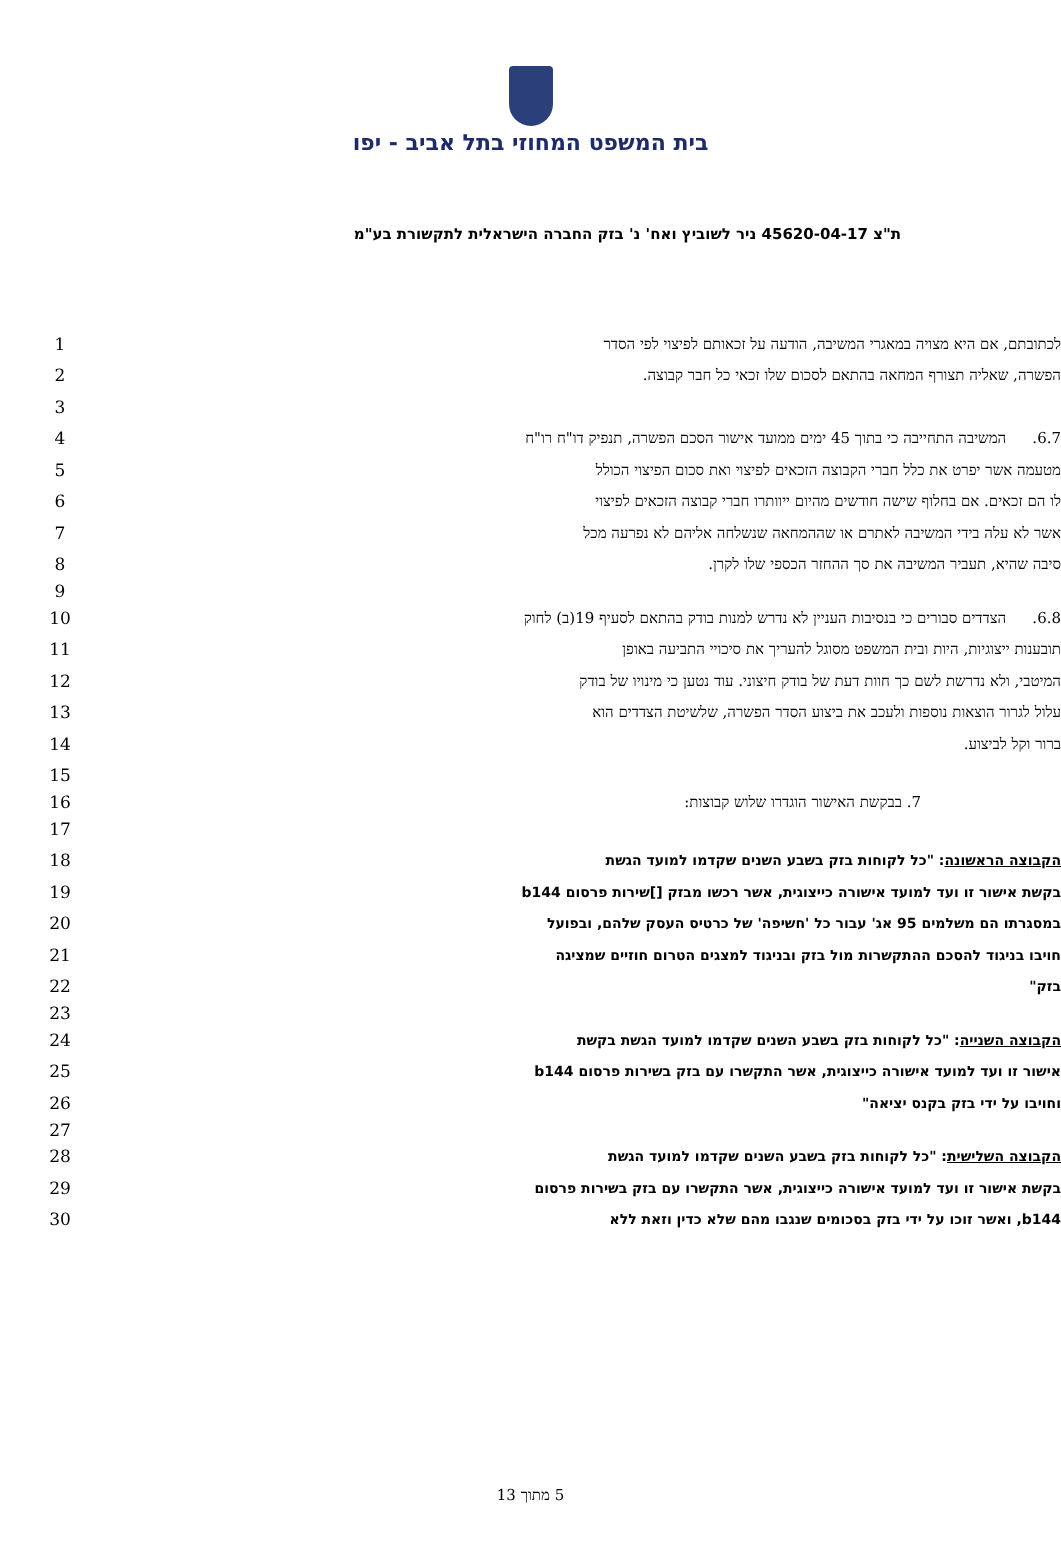בית המשפט המחוזי בתל אביב - יפו
ת"צ 45620-04-17 ניר לשוביץ ואח' נ' בזק החברה הישראלית לתקשורת בע"מ
1 לכתובתם, אם היא מצויה במאגרי המשיבה, הודעה על זכאותם לפיצוי לפי הסדר
2 הפשרה, שאליה תצורף המחאה בהתאם לסכום שלו זכאי כל חבר קבוצה.
3
4
6.7. המשיבה התחייבה כי בתוך 45 ימים ממועד אישור הסכם הפשרה, תנפיק דו"ח רו"ח
5 מטעמה אשר יפרט את כלל חברי הקבוצה הזכאים לפיצוי ואת סכום הפיצוי הכולל
6
לו הם זכאים. אם בחלוף שישה חודשים מהיום ייוותרו חברי קבוצה הזכאים לפיצוי
7 אשר לא עלה בידי המשיבה לאתרם או שההמחאה שנשלחה אליהם לא נפרעה מכל
8 סיבה שהיא, תעביר המשיבה את סך ההחזר הכספי שלו לקרן.
9
10
6.8. הצדדים סבורים כי בנסיבות העניין לא נדרש למנות בודק בהתאם לסעיף 19(ב) לחוק
11 תובענות ייצוגיות, היות ובית המשפט מסוגל להעריך את סיכויי התביעה באופן
12
המיטבי, ולא נדרשת לשם כך חוות דעת של בודק חיצוני. עוד נטען כי מינויו של בודק
13 עלול לגרור הוצאות נוספות ולעכב את ביצוע הסדר הפשרה, שלשיטת הצדדים הוא
14 ברור וקל לביצוע.
15
16
7. בבקשת האישור הוגדרו שלוש קבוצות:
17
18
הקבוצה הראשונה: "כל לקוחות בזק בשבע השנים שקדמו למועד הגשת
19
בקשת אישור זו ועד למועד אישורה כייצוגית, אשר רכשו מבזק []שירות פרסום b144
20
במסגרתו הם משלמים 95 אג' עבור כל 'חשיפה' של כרטיס העסק שלהם, ובפועל
21
חויבו בניגוד להסכם ההתקשרות מול בזק ובניגוד למצגים הטרום חוזיים שמציגה
22
בזק"
23
24
הקבוצה השנייה: "כל לקוחות בזק בשבע השנים שקדמו למועד הגשת בקשת
25
אישור זו ועד למועד אישורה כייצוגית, אשר התקשרו עם בזק בשירות פרסום b144
26
וחויבו על ידי בזק בקנס יציאה"
27
28
הקבוצה השלישית: "כל לקוחות בזק בשבע השנים שקדמו למועד הגשת
29
בקשת אישור זו ועד למועד אישורה כייצוגית, אשר התקשרו עם בזק בשירות פרסום
30
b144, ואשר זוכו על ידי בזק בסכומים שנגבו מהם שלא כדין וזאת ללא
5 מתוך 13